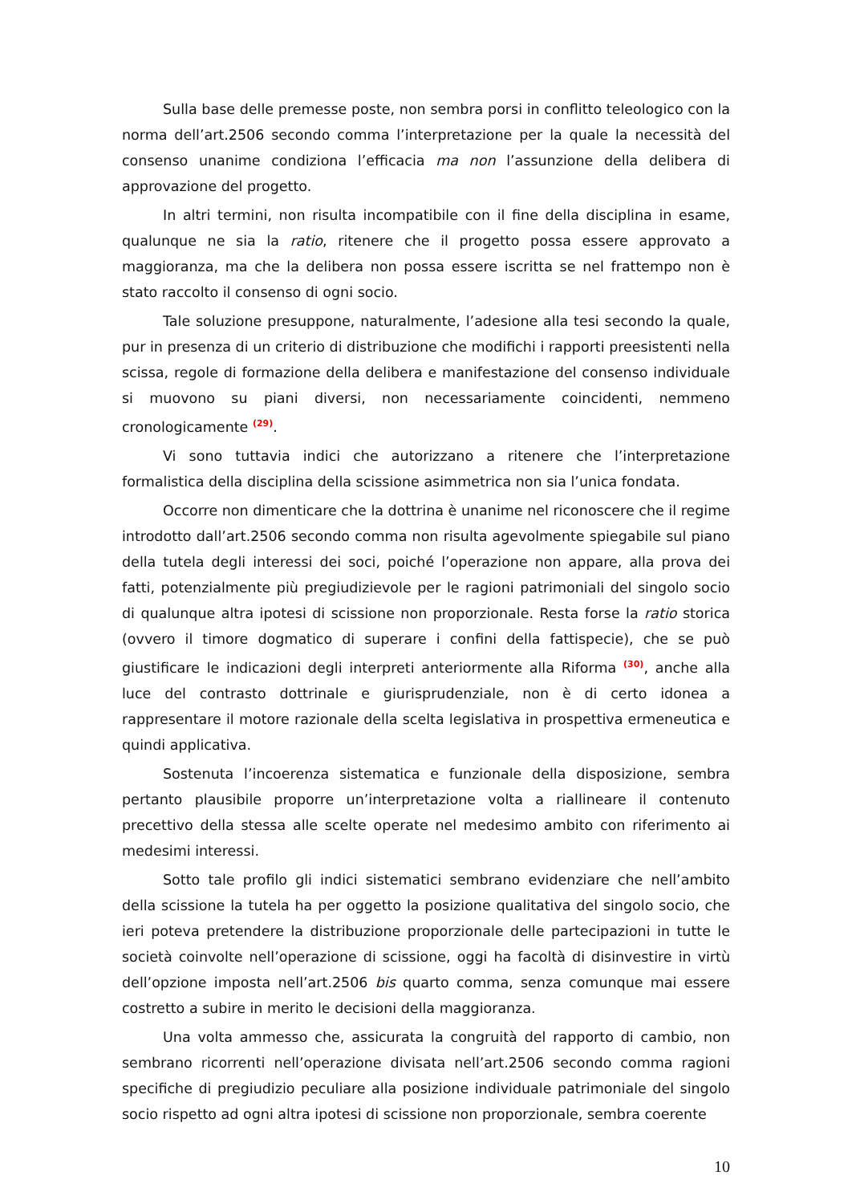Sulla base delle premesse poste, non sembra porsi in conflitto teleologico con la norma dell’art.2506 secondo comma l’interpretazione per la quale la necessità del consenso unanime condiziona l’efficacia ma non l’assunzione della delibera di approvazione del progetto.
In altri termini, non risulta incompatibile con il fine della disciplina in esame, qualunque ne sia la ratio, ritenere che il progetto possa essere approvato a maggioranza, ma che la delibera non possa essere iscritta se nel frattempo non è stato raccolto il consenso di ogni socio.
Tale soluzione presuppone, naturalmente, l’adesione alla tesi secondo la quale, pur in presenza di un criterio di distribuzione che modifichi i rapporti preesistenti nella scissa, regole di formazione della delibera e manifestazione del consenso individuale si muovono su piani diversi, non necessariamente coincidenti, nemmeno cronologicamente <sup>(29)</sup>.
Vi sono tuttavia indici che autorizzano a ritenere che l’interpretazione formalistica della disciplina della scissione asimmetrica non sia l’unica fondata.
Occorre non dimenticare che la dottrina è unanime nel riconoscere che il regime introdotto dall’art.2506 secondo comma non risulta agevolmente spiegabile sul piano della tutela degli interessi dei soci, poiché l’operazione non appare, alla prova dei fatti, potenzialmente più pregiudizievole per le ragioni patrimoniali del singolo socio di qualunque altra ipotesi di scissione non proporzionale. Resta forse la ratio storica (ovvero il timore dogmatico di superare i confini della fattispecie), che se può giustificare le indicazioni degli interpreti anteriormente alla Riforma <sup>(30)</sup>, anche alla luce del contrasto dottrinale e giurisprudenziale, non è di certo idonea a rappresentare il motore razionale della scelta legislativa in prospettiva ermeneutica e quindi applicativa.
Sostenuta l’incoerenza sistematica e funzionale della disposizione, sembra pertanto plausibile proporre un’interpretazione volta a riallineare il contenuto precettivo della stessa alle scelte operate nel medesimo ambito con riferimento ai medesimi interessi.
Sotto tale profilo gli indici sistematici sembrano evidenziare che nell’ambito della scissione la tutela ha per oggetto la posizione qualitativa del singolo socio, che ieri poteva pretendere la distribuzione proporzionale delle partecipazioni in tutte le società coinvolte nell’operazione di scissione, oggi ha facoltà di disinvestire in virtù dell’opzione imposta nell’art.2506 bis quarto comma, senza comunque mai essere costretto a subire in merito le decisioni della maggioranza.
Una volta ammesso che, assicurata la congruità del rapporto di cambio, non sembrano ricorrenti nell’operazione divisata nell’art.2506 secondo comma ragioni specifiche di pregiudizio peculiare alla posizione individuale patrimoniale del singolo socio rispetto ad ogni altra ipotesi di scissione non proporzionale, sembra coerente
10